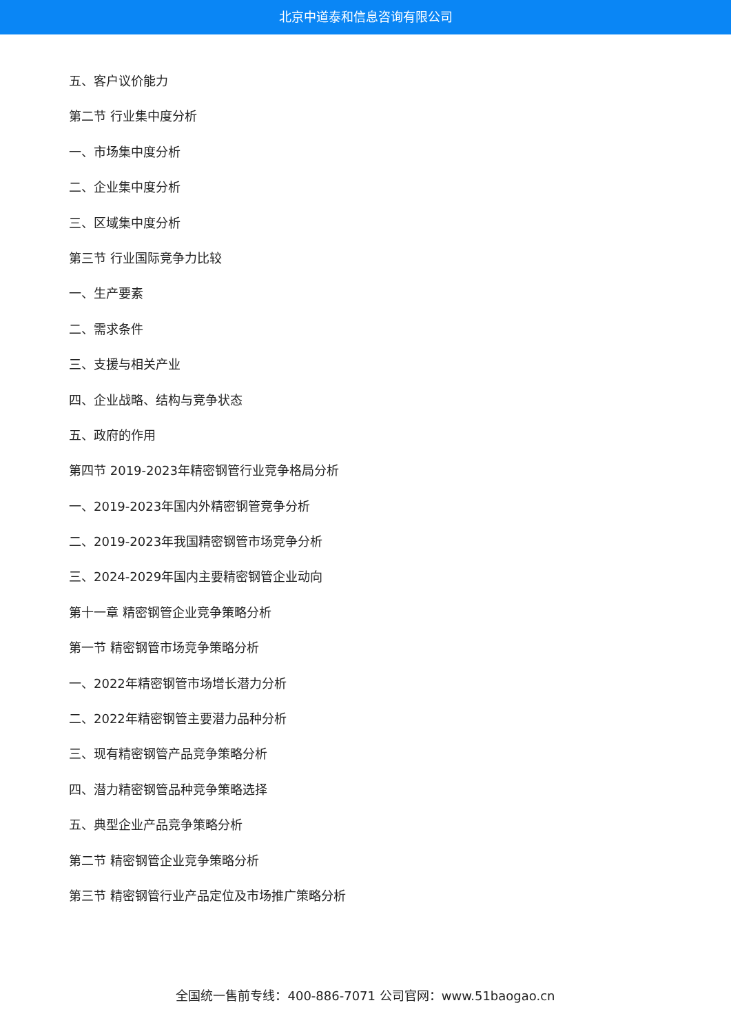北京中道泰和信息咨询有限公司
五、客户议价能力
第二节 行业集中度分析
一、市场集中度分析
二、企业集中度分析
三、区域集中度分析
第三节 行业国际竞争力比较
一、生产要素
二、需求条件
三、支援与相关产业
四、企业战略、结构与竞争状态
五、政府的作用
第四节 2019-2023年精密钢管行业竞争格局分析
一、2019-2023年国内外精密钢管竞争分析
二、2019-2023年我国精密钢管市场竞争分析
三、2024-2029年国内主要精密钢管企业动向
第十一章 精密钢管企业竞争策略分析
第一节 精密钢管市场竞争策略分析
一、2022年精密钢管市场增长潜力分析
二、2022年精密钢管主要潜力品种分析
三、现有精密钢管产品竞争策略分析
四、潜力精密钢管品种竞争策略选择
五、典型企业产品竞争策略分析
第二节 精密钢管企业竞争策略分析
第三节 精密钢管行业产品定位及市场推广策略分析
全国统一售前专线：400-886-7071 公司官网：www.51baogao.cn